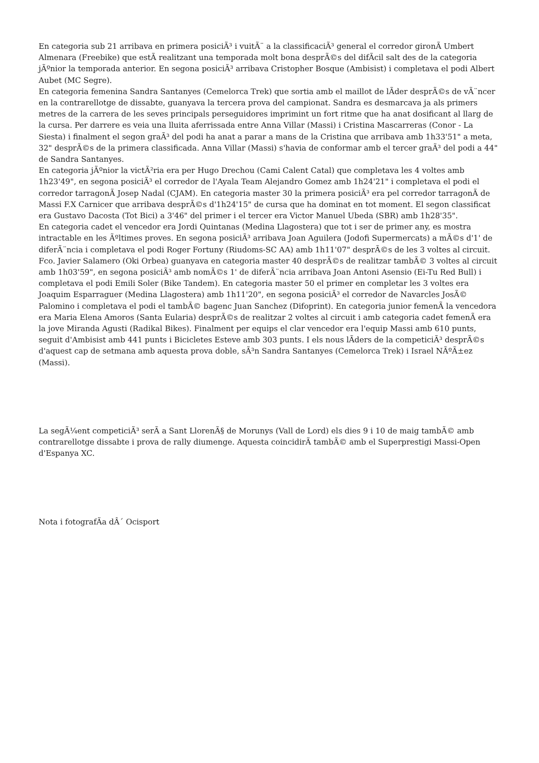En categoria sub 21 arribava en primera posiciÃ³ i vuitÃ¨ a la classificaciÃ³ general el corredor gironÃ Umbert Almenara (Freebike) que estÃ realitzant una temporada molt bona desprÃ©s del difÃcil salt des de la categoria jÃºnior la temporada anterior. En segona posiciÃ³ arribava Cristopher Bosque (Ambisist) i completava el podi Albert Aubet (MC Segre).
En categoria femenina Sandra Santanyes (Cemelorca Trek) que sortia amb el maillot de lÃder desprÃ©s de vÃ¨ncer en la contrarellotge de dissabte, guanyava la tercera prova del campionat. Sandra es desmarcava ja als primers metres de la carrera de les seves principals perseguidores imprimint un fort ritme que ha anat dosificant al llarg de la cursa. Per darrere es veia una lluita aferrissada entre Anna Villar (Massi) i Cristina Mascarreras (Conor - La Siesta) i finalment el segon graÃ³ del podi ha anat a parar a mans de la Cristina que arribava amb 1h33'51" a meta, 32" desprÃ©s de la primera classificada. Anna Villar (Massi) s'havia de conformar amb el tercer graÃ³ del podi a 44" de Sandra Santanyes.
En categoria jÃºnior la victÃ²ria era per Hugo Drechou (Cami Calent Catal) que completava les 4 voltes amb 1h23'49", en segona posiciÃ³ el corredor de l'Ayala Team Alejandro Gomez amb 1h24'21" i completava el podi el corredor tarragonÃ Josep Nadal (CJAM). En categoria master 30 la primera posiciÃ³ era pel corredor tarragonÃ de Massi F.X Carnicer que arribava desprÃ©s d'1h24'15" de cursa que ha dominat en tot moment. El segon classificat era Gustavo Dacosta (Tot Bici) a 3'46" del primer i el tercer era Victor Manuel Ubeda (SBR) amb 1h28'35".
En categoria cadet el vencedor era Jordi Quintanas (Medina Llagostera) que tot i ser de primer any, es mostra intractable en les Ãºltimes proves. En segona posiciÃ³ arribava Joan Aguilera (Jodofi Supermercats) a mÃ©s d'1' de diferÃ¨ncia i completava el podi Roger Fortuny (Riudoms-SC AA) amb 1h11'07" desprÃ©s de les 3 voltes al circuit. Fco. Javier Salamero (Oki Orbea) guanyava en categoria master 40 desprÃ©s de realitzar tambÃ© 3 voltes al circuit amb 1h03'59", en segona posiciÃ³ amb nomÃ©s 1' de diferÃ¨ncia arribava Joan Antoni Asensio (Ei-Tu Red Bull) i completava el podi Emili Soler (Bike Tandem). En categoria master 50 el primer en completar les 3 voltes era Joaquim Esparraguer (Medina Llagostera) amb 1h11'20", en segona posiciÃ³ el corredor de Navarcles JosÃ© Palomino i completava el podi el tambÃ© bagenc Juan Sanchez (Difoprint). En categoria junior femenÃ la vencedora era Maria Elena Amoros (Santa Eularia) desprÃ©s de realitzar 2 voltes al circuit i amb categoria cadet femenÃ era la jove Miranda Agusti (Radikal Bikes). Finalment per equips el clar vencedor era l'equip Massi amb 610 punts, seguit d'Ambisist amb 441 punts i Bicicletes Esteve amb 303 punts. I els nous lÃders de la competiciÃ³ desprÃ©s d'aquest cap de setmana amb aquesta prova doble, sÃ³n Sandra Santanyes (Cemelorca Trek) i Israel NÃºÃ±ez (Massi).
La segÃ¼ent competiciÃ³ serÃ a Sant LlorenÃ§ de Morunys (Vall de Lord) els dies 9 i 10 de maig tambÃ© amb contrarellotge dissabte i prova de rally diumenge. Aquesta coincidirÃ tambÃ© amb el Superprestigi Massi-Open d'Espanya XC.
Nota i fotografÃa dÂ´ Ocisport